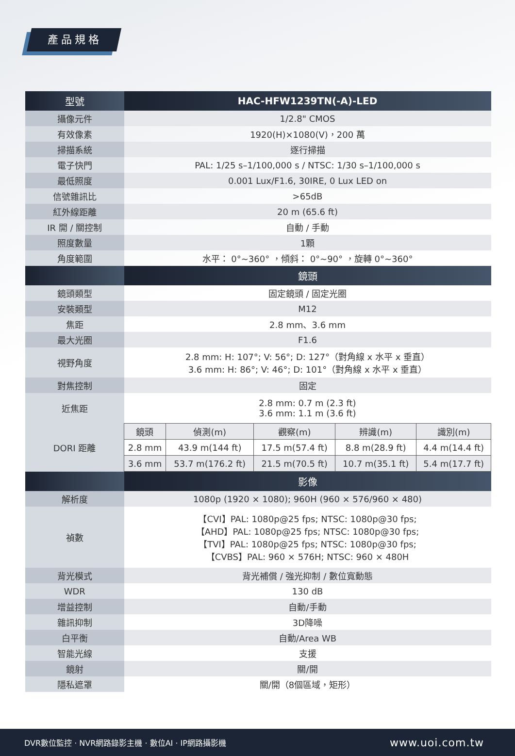產品規格
| 型號 | HAC-HFW1239TN(-A)-LED | | | | |
| --- | --- | --- | --- | --- | --- |
| 攝像元件 | 1/2.8" CMOS | | | | |
| 有效像素 | 1920(H)×1080(V)，200 萬 | | | | |
| 掃描系統 | 逐行掃描 | | | | |
| 電子快門 | PAL: 1/25 s–1/100,000 s / NTSC: 1/30 s–1/100,000 s | | | | |
| 最低照度 | 0.001 Lux/F1.6, 30IRE, 0 Lux LED on | | | | |
| 信號雜訊比 | >65dB | | | | |
| 紅外線距離 | 20 m (65.6 ft) | | | | |
| IR 開 / 關控制 | 自動 / 手動 | | | | |
| 照度數量 | 1顆 | | | | |
| 角度範圍 | 水平： 0°~360° ，傾斜： 0°~90° ，旋轉 0°~360° | | | | |
| | 鏡頭 | | | | |
| 鏡頭類型 | 固定鏡頭 / 固定光圈 | | | | |
| 安裝類型 | M12 | | | | |
| 焦距 | 2.8 mm、3.6 mm | | | | |
| 最大光圈 | F1.6 | | | | |
| 視野角度 | 2.8 mm: H: 107°; V: 56°; D: 127°（對角線 x 水平 x 垂直） 3.6 mm: H: 86°; V: 46°; D: 101°（對角線 x 水平 x 垂直） | | | | |
| 對焦控制 | 固定 | | | | |
| 近焦距 | 2.8 mm: 0.7 m (2.3 ft) 3.6 mm: 1.1 m (3.6 ft) | | | | |
| DORI 距離 | 鏡頭 | 偵測(m) | 觀察(m) | 辨識(m) | 識別(m) |
| | 2.8 mm | 43.9 m(144 ft) | 17.5 m(57.4 ft) | 8.8 m(28.9 ft) | 4.4 m(14.4 ft) |
| | 3.6 mm | 53.7 m(176.2 ft) | 21.5 m(70.5 ft) | 10.7 m(35.1 ft) | 5.4 m(17.7 ft) |
| | 影像 | | | | |
| 解析度 | 1080p (1920 × 1080); 960H (960 × 576/960 × 480) | | | | |
| 禎數 | 【CVI】PAL: 1080p@25 fps; NTSC: 1080p@30 fps; 【AHD】PAL: 1080p@25 fps; NTSC: 1080p@30 fps; 【TVI】PAL: 1080p@25 fps; NTSC: 1080p@30 fps; 【CVBS】PAL: 960 × 576H; NTSC: 960 × 480H | | | | |
| 背光模式 | 背光補償 / 強光抑制 / 數位寬動態 | | | | |
| WDR | 130 dB | | | | |
| 增益控制 | 自動/手動 | | | | |
| 雜訊抑制 | 3D降噪 | | | | |
| 白平衡 | 自動/Area WB | | | | |
| 智能光線 | 支援 | | | | |
| 鏡射 | 關/開 | | | | |
| 隱私遮罩 | 關/開（8個區域，矩形） | | | | |
DVR數位監控 · NVR網路錄影主機 · 數位AI · IP網路攝影機 www.uoi.com.tw